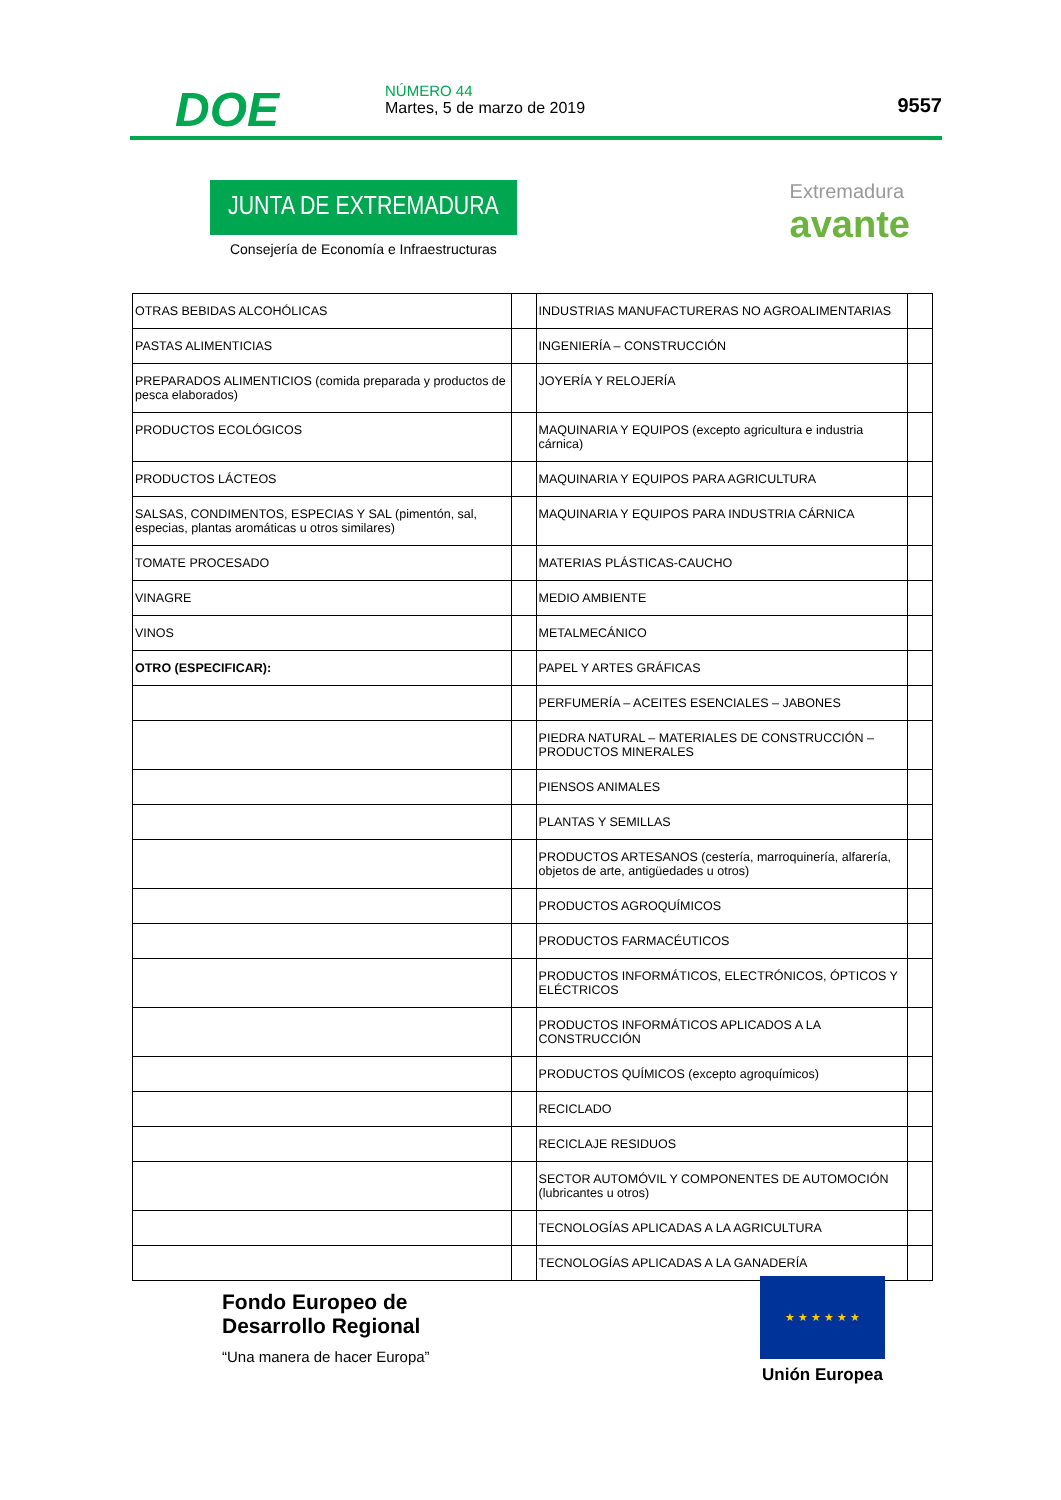DOE
NÚMERO 44
Martes, 5 de marzo de 2019
9557
JUNTA DE EXTREMADURA
Consejería de Economía e Infraestructuras
Extremadura
avante
| OTRAS BEBIDAS ALCOHÓLICAS | | INDUSTRIAS MANUFACTURERAS NO AGROALIMENTARIAS | |
| PASTAS ALIMENTICIAS | | INGENIERÍA – CONSTRUCCIÓN | |
| PREPARADOS ALIMENTICIOS (comida preparada y productos de pesca elaborados) | | JOYERÍA Y RELOJERÍA | |
| PRODUCTOS ECOLÓGICOS | | MAQUINARIA Y EQUIPOS (excepto agricultura e industria cárnica) | |
| PRODUCTOS LÁCTEOS | | MAQUINARIA Y EQUIPOS PARA AGRICULTURA | |
| SALSAS, CONDIMENTOS, ESPECIAS Y SAL (pimentón, sal, especias, plantas aromáticas u otros similares) | | MAQUINARIA Y EQUIPOS PARA INDUSTRIA CÁRNICA | |
| TOMATE PROCESADO | | MATERIAS PLÁSTICAS-CAUCHO | |
| VINAGRE | | MEDIO AMBIENTE | |
| VINOS | | METALMECÁNICO | |
| OTRO (ESPECIFICAR): | | PAPEL Y ARTES GRÁFICAS | |
| | | PERFUMERÍA – ACEITES ESENCIALES – JABONES | |
| | | PIEDRA NATURAL – MATERIALES DE CONSTRUCCIÓN – PRODUCTOS MINERALES | |
| | | PIENSOS ANIMALES | |
| | | PLANTAS Y SEMILLAS | |
| | | PRODUCTOS ARTESANOS (cestería, marroquinería, alfarería, objetos de arte, antigüedades u otros) | |
| | | PRODUCTOS AGROQUÍMICOS | |
| | | PRODUCTOS FARMACÉUTICOS | |
| | | PRODUCTOS INFORMÁTICOS, ELECTRÓNICOS, ÓPTICOS Y ELÉCTRICOS | |
| | | PRODUCTOS INFORMÁTICOS APLICADOS A LA CONSTRUCCIÓN | |
| | | PRODUCTOS QUÍMICOS (excepto agroquímicos) | |
| | | RECICLADO | |
| | | RECICLAJE RESIDUOS | |
| | | SECTOR AUTOMÓVIL Y COMPONENTES DE AUTOMOCIÓN (lubricantes u otros) | |
| | | TECNOLOGÍAS APLICADAS A LA AGRICULTURA | |
| | | TECNOLOGÍAS APLICADAS A LA GANADERÍA | |
Fondo Europeo de
Desarrollo Regional
“Una manera de hacer Europa”
★ ★ ★ ★ ★ ★
Unión Europea